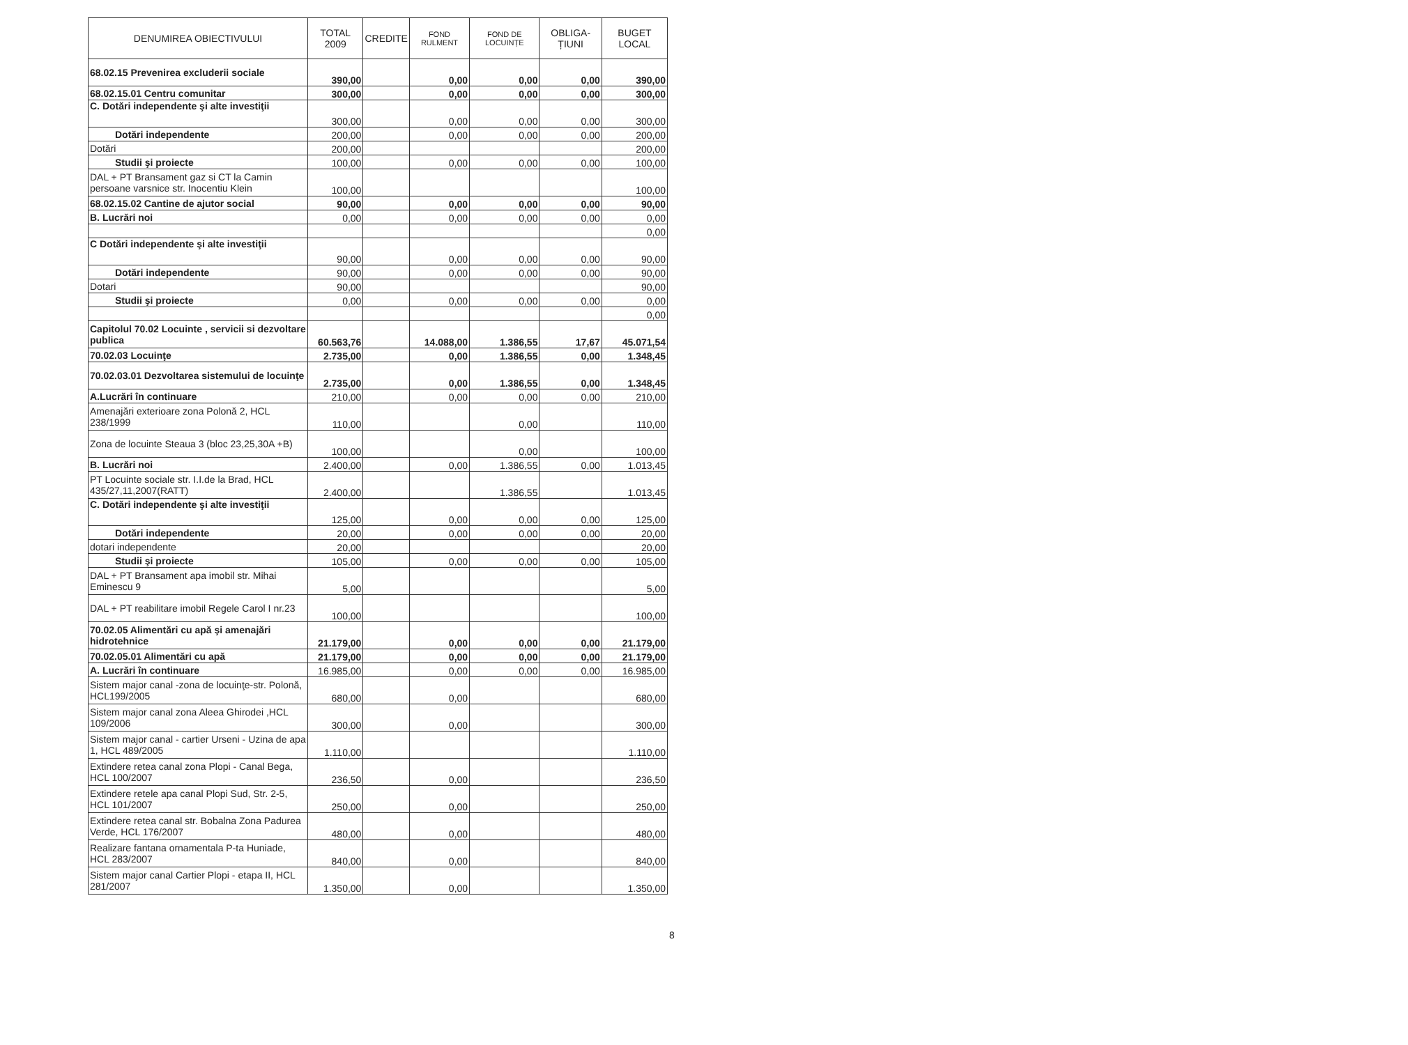| DENUMIREA OBIECTIVULUI | TOTAL 2009 | CREDITE | FOND RULMENT | FOND DE LOCUINȚE | OBLIGA-ȚIUNI | BUGET LOCAL |
| --- | --- | --- | --- | --- | --- | --- |
| 68.02.15 Prevenirea excluderii sociale | 390,00 | | 0,00 | 0,00 | 0,00 | 390,00 |
| 68.02.15.01 Centru comunitar | 300,00 | | 0,00 | 0,00 | 0,00 | 300,00 |
| C. Dotări independente şi alte investiţii | 300,00 | | 0,00 | 0,00 | 0,00 | 300,00 |
| Dotări independente | 200,00 | | 0,00 | 0,00 | 0,00 | 200,00 |
| Dotări | 200,00 | | | | | 200,00 |
| Studii şi proiecte | 100,00 | | 0,00 | 0,00 | 0,00 | 100,00 |
| DAL + PT Bransament gaz si CT la Camin persoane varsnice str. Inocentiu Klein | 100,00 | | | | | 100,00 |
| 68.02.15.02 Cantine de ajutor social | 90,00 | | 0,00 | 0,00 | 0,00 | 90,00 |
| B. Lucrări noi | 0,00 | | 0,00 | 0,00 | 0,00 | 0,00 |
| | | | | | | 0,00 |
| C Dotări independente şi alte investiţii | 90,00 | | 0,00 | 0,00 | 0,00 | 90,00 |
| Dotări independente | 90,00 | | 0,00 | 0,00 | 0,00 | 90,00 |
| Dotari | 90,00 | | | | | 90,00 |
| Studii şi proiecte | 0,00 | | 0,00 | 0,00 | 0,00 | 0,00 |
| | | | | | | 0,00 |
| Capitolul 70.02 Locuinte , servicii si dezvoltare publica | 60.563,76 | | 14.088,00 | 1.386,55 | 17,67 | 45.071,54 |
| 70.02.03 Locuinţe | 2.735,00 | | 0,00 | 1.386,55 | 0,00 | 1.348,45 |
| 70.02.03.01 Dezvoltarea sistemului de locuinţe | 2.735,00 | | 0,00 | 1.386,55 | 0,00 | 1.348,45 |
| A.Lucrări în continuare | 210,00 | | 0,00 | 0,00 | 0,00 | 210,00 |
| Amenajări exterioare zona Polonă 2, HCL 238/1999 | 110,00 | | | 0,00 | | 110,00 |
| Zona de locuinte Steaua 3 (bloc 23,25,30A +B) | 100,00 | | | 0,00 | | 100,00 |
| B. Lucrări noi | 2.400,00 | | 0,00 | 1.386,55 | 0,00 | 1.013,45 |
| PT Locuinte sociale str. I.I.de la Brad, HCL 435/27,11,2007(RATT) | 2.400,00 | | | 1.386,55 | | 1.013,45 |
| C. Dotări independente şi alte investiţii | 125,00 | | 0,00 | 0,00 | 0,00 | 125,00 |
| Dotări independente | 20,00 | | 0,00 | 0,00 | 0,00 | 20,00 |
| dotari independente | 20,00 | | | | | 20,00 |
| Studii şi proiecte | 105,00 | | 0,00 | 0,00 | 0,00 | 105,00 |
| DAL + PT Bransament apa imobil str. Mihai Eminescu 9 | 5,00 | | | | | 5,00 |
| DAL + PT reabilitare imobil Regele Carol I nr.23 | 100,00 | | | | | 100,00 |
| 70.02.05 Alimentări cu apă şi amenajări hidrotehnice | 21.179,00 | | 0,00 | 0,00 | 0,00 | 21.179,00 |
| 70.02.05.01 Alimentări cu apă | 21.179,00 | | 0,00 | 0,00 | 0,00 | 21.179,00 |
| A. Lucrări în continuare | 16.985,00 | | 0,00 | 0,00 | 0,00 | 16.985,00 |
| Sistem major canal -zona de locuinţe-str. Polonă, HCL199/2005 | 680,00 | | 0,00 | | | 680,00 |
| Sistem major canal zona Aleea Ghirodei ,HCL 109/2006 | 300,00 | | 0,00 | | | 300,00 |
| Sistem major canal - cartier Urseni - Uzina de apa 1, HCL 489/2005 | 1.110,00 | | | | | 1.110,00 |
| Extindere retea canal zona Plopi - Canal Bega, HCL 100/2007 | 236,50 | | 0,00 | | | 236,50 |
| Extindere retele apa canal Plopi Sud, Str. 2-5, HCL 101/2007 | 250,00 | | 0,00 | | | 250,00 |
| Extindere retea canal str. Bobalna Zona Padurea Verde, HCL 176/2007 | 480,00 | | 0,00 | | | 480,00 |
| Realizare fantana ornamentala P-ta Huniade, HCL 283/2007 | 840,00 | | 0,00 | | | 840,00 |
| Sistem major canal Cartier Plopi - etapa II, HCL 281/2007 | 1.350,00 | | 0,00 | | | 1.350,00 |
8